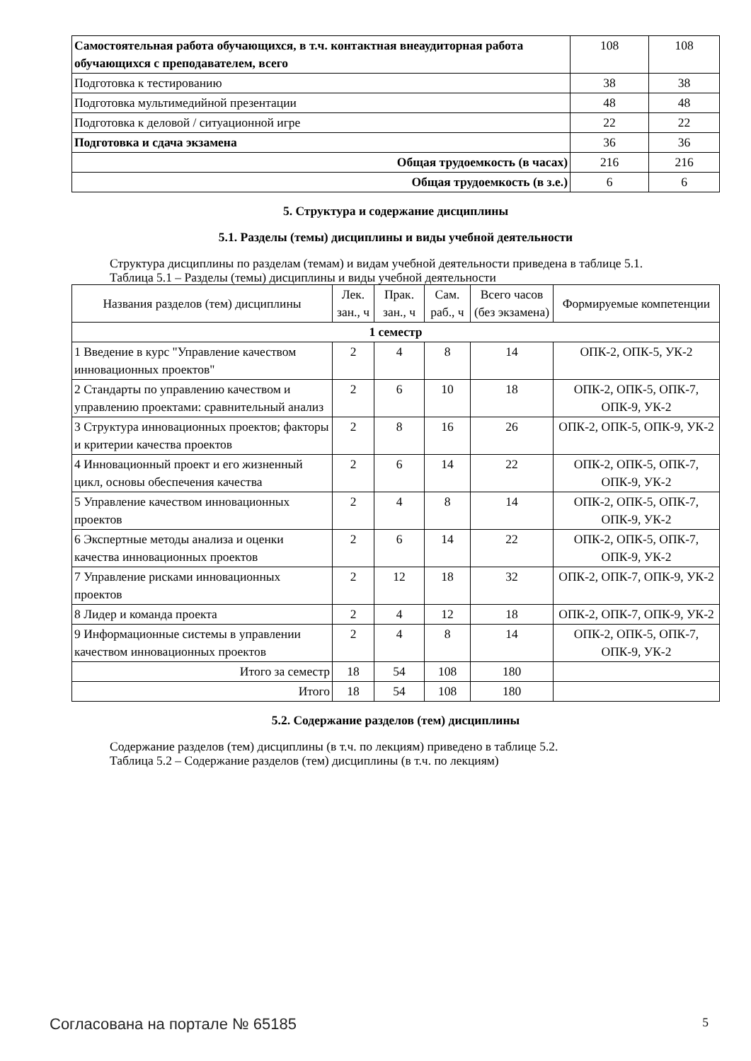| Самостоятельная работа обучающихся, в т.ч. контактная внеаудиторная работа обучающихся с преподавателем, всего | 108 | 108 |
| Подготовка к тестированию | 38 | 38 |
| Подготовка мультимедийной презентации | 48 | 48 |
| Подготовка к деловой / ситуационной игре | 22 | 22 |
| Подготовка и сдача экзамена | 36 | 36 |
| Общая трудоемкость (в часах) | 216 | 216 |
| Общая трудоемкость (в з.е.) | 6 | 6 |
5. Структура и содержание дисциплины
5.1. Разделы (темы) дисциплины и виды учебной деятельности
Структура дисциплины по разделам (темам) и видам учебной деятельности приведена в таблице 5.1.
Таблица 5.1 – Разделы (темы) дисциплины и виды учебной деятельности
| Названия разделов (тем) дисциплины | Лек. зан., ч | Прак. зан., ч | Сам. раб., ч | Всего часов (без экзамена) | Формируемые компетенции |
| --- | --- | --- | --- | --- | --- |
| 1 семестр | | | | | |
| 1 Введение в курс "Управление качеством инновационных проектов" | 2 | 4 | 8 | 14 | ОПК-2, ОПК-5, УК-2 |
| 2 Стандарты по управлению качеством и управлению проектами: сравнительный анализ | 2 | 6 | 10 | 18 | ОПК-2, ОПК-5, ОПК-7, ОПК-9, УК-2 |
| 3 Структура инновационных проектов; факторы и критерии качества проектов | 2 | 8 | 16 | 26 | ОПК-2, ОПК-5, ОПК-9, УК-2 |
| 4 Инновационный проект и его жизненный цикл, основы обеспечения качества | 2 | 6 | 14 | 22 | ОПК-2, ОПК-5, ОПК-7, ОПК-9, УК-2 |
| 5 Управление качеством инновационных проектов | 2 | 4 | 8 | 14 | ОПК-2, ОПК-5, ОПК-7, ОПК-9, УК-2 |
| 6 Экспертные методы анализа и оценки качества инновационных проектов | 2 | 6 | 14 | 22 | ОПК-2, ОПК-5, ОПК-7, ОПК-9, УК-2 |
| 7 Управление рисками инновационных проектов | 2 | 12 | 18 | 32 | ОПК-2, ОПК-7, ОПК-9, УК-2 |
| 8 Лидер и команда проекта | 2 | 4 | 12 | 18 | ОПК-2, ОПК-7, ОПК-9, УК-2 |
| 9 Информационные системы в управлении качеством инновационных проектов | 2 | 4 | 8 | 14 | ОПК-2, ОПК-5, ОПК-7, ОПК-9, УК-2 |
| Итого за семестр | 18 | 54 | 108 | 180 | |
| Итого | 18 | 54 | 108 | 180 | |
5.2. Содержание разделов (тем) дисциплины
Содержание разделов (тем) дисциплины (в т.ч. по лекциям) приведено в таблице 5.2.
Таблица 5.2 – Содержание разделов (тем) дисциплины (в т.ч. по лекциям)
Согласована на портале № 65185 5